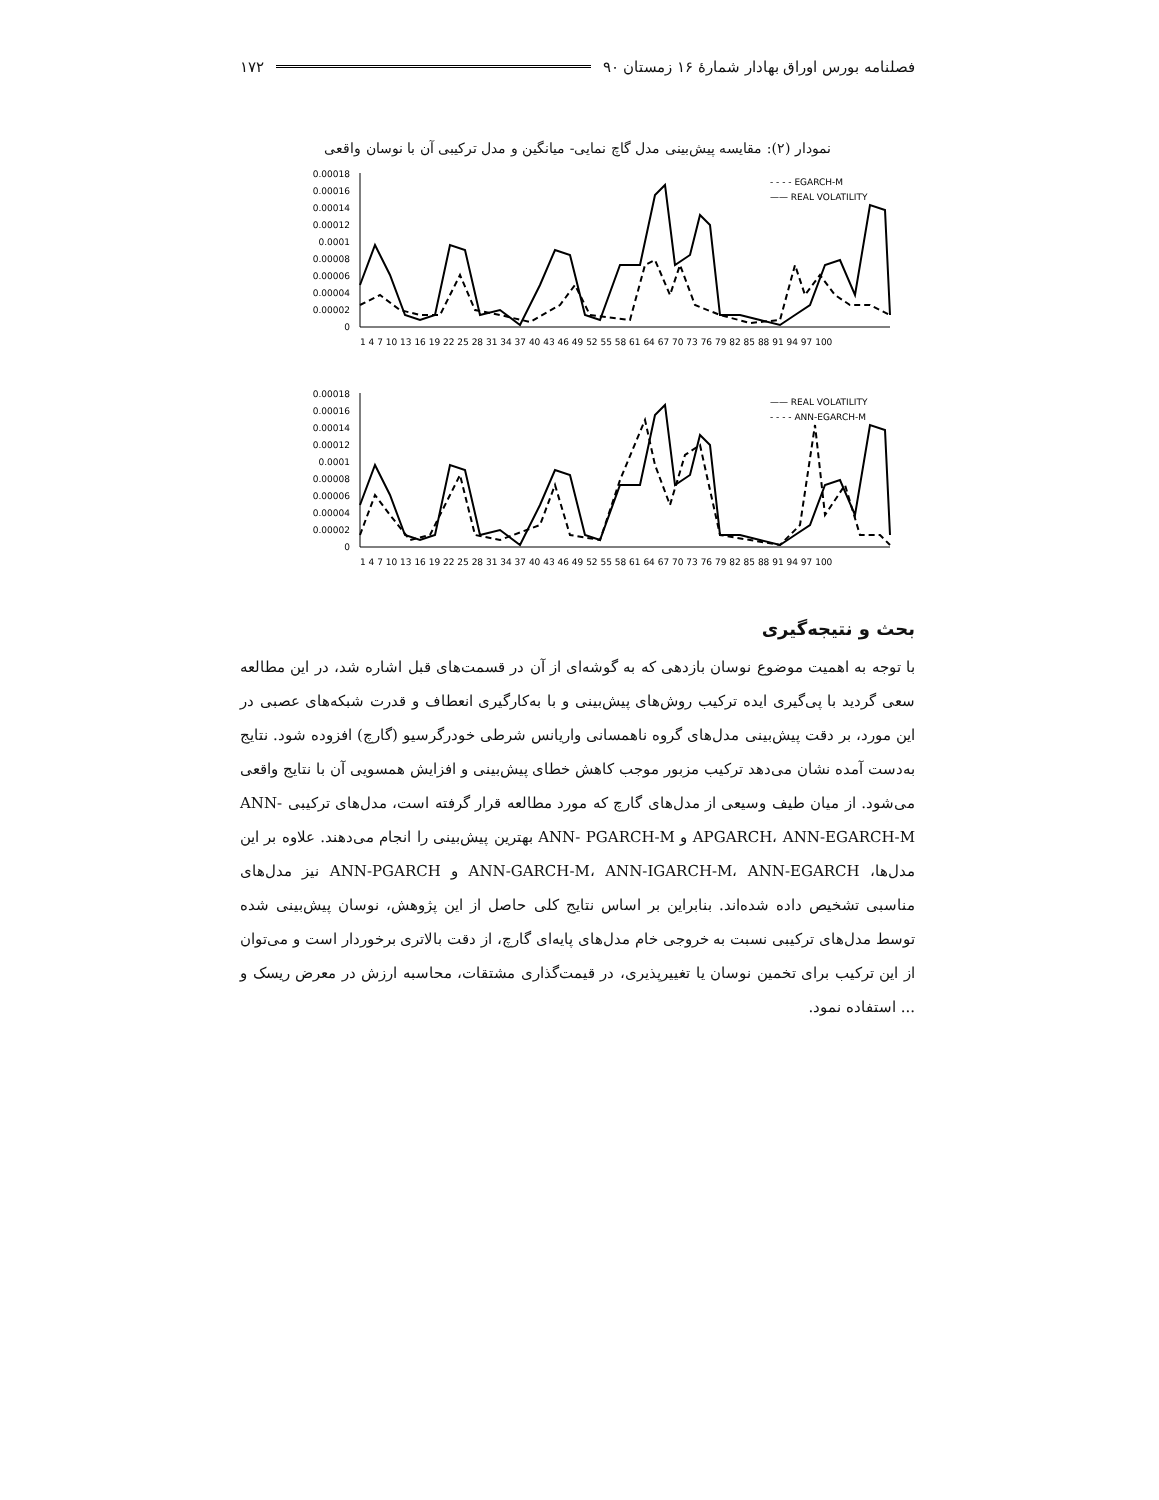فصلنامه بورس اوراق بهادار شمارهٔ ۱۶ زمستان ۹۰ ۱۷۲
نمودار (۲): مقایسه پیش‌بینی مدل گاچ نمایی- میانگین و مدل ترکیبی آن با نوسان واقعی
0.00018
0.00016
0.00014
0.00012
0.0001
0.00008
0.00006
0.00004
0.00002
0
- - - - EGARCH-M
—— REAL VOLATILITY
1 4 7 10 13 16 19 22 25 28 31 34 37 40 43 46 49 52 55 58 61 64 67 70 73 76 79 82 85 88 91 94 97 100
0.00018
0.00016
0.00014
0.00012
0.0001
0.00008
0.00006
0.00004
0.00002
0
—— REAL VOLATILITY
- - - - ANN-EGARCH-M
1 4 7 10 13 16 19 22 25 28 31 34 37 40 43 46 49 52 55 58 61 64 67 70 73 76 79 82 85 88 91 94 97 100
بحث و نتیجه‌گیری
با توجه به اهمیت موضوع نوسان بازدهی که به گوشه‌ای از آن در قسمت‌های قبل اشاره شد، در این مطالعه سعی گردید با پی‌گیری ایده ترکیب روش‌های پیش‌بینی و با به‌کارگیری انعطاف و قدرت شبکه‌های عصبی در این مورد، بر دقت پیش‌بینی مدل‌های گروه ناهمسانی واریانس شرطی خودرگرسیو (گارچ) افزوده شود. نتایج به‌دست آمده نشان می‌دهد ترکیب مزبور موجب کاهش خطای پیش‌بینی و افزایش همسویی آن با نتایج واقعی می‌شود. از میان طیف وسیعی از مدل‌های گارچ که مورد مطالعه قرار گرفته است، مدل‌های ترکیبی ANN-APGARCH، ANN-EGARCH-M و ANN- PGARCH-M بهترین پیش‌بینی را انجام می‌دهند. علاوه بر این مدل‌ها، ANN-GARCH-M، ANN-IGARCH-M، ANN-EGARCH و ANN-PGARCH نیز مدل‌های مناسبی تشخیص داده شده‌اند. بنابراین بر اساس نتایج کلی حاصل از این پژوهش، نوسان پیش‌بینی شده توسط مدل‌های ترکیبی نسبت به خروجی خام مدل‌های پایه‌ای گارچ، از دقت بالاتری برخوردار است و می‌توان از این ترکیب برای تخمین نوسان یا تغییرپذیری، در قیمت‌گذاری مشتقات، محاسبه ارزش در معرض ریسک و ... استفاده نمود.